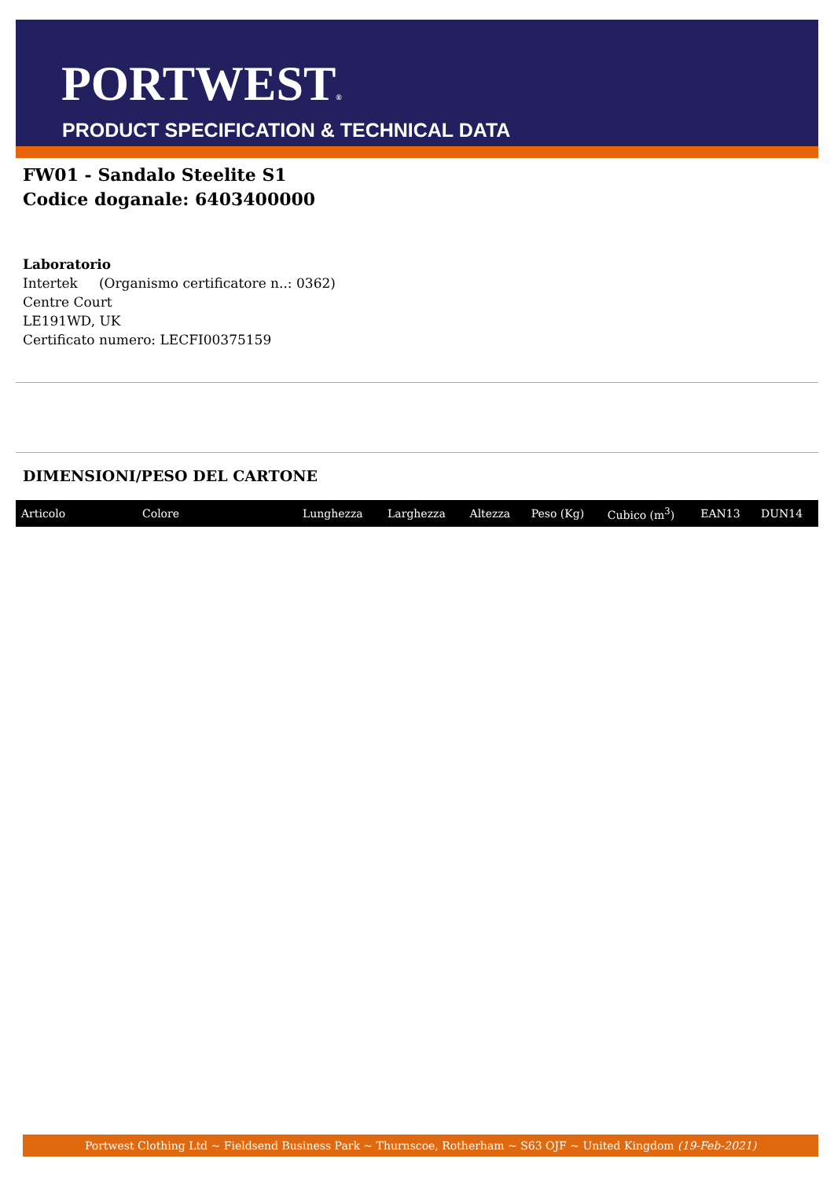PORTWEST®
PRODUCT SPECIFICATION & TECHNICAL DATA
FW01 - Sandalo Steelite S1
Codice doganale: 6403400000
Laboratorio
Intertek (Organismo certificatore n..: 0362)
Centre Court
LE191WD, UK
Certificato numero: LECFI00375159
DIMENSIONI/PESO DEL CARTONE
| Articolo | Colore | Lunghezza | Larghezza | Altezza | Peso (Kg) | Cubico (m<sup>3</sup>) | EAN13 | DUN14 |
| --- | --- | --- | --- | --- | --- | --- | --- | --- |
Portwest Clothing Ltd ~ Fieldsend Business Park ~ Thurnscoe, Rotherham ~ S63 OJF ~ United Kingdom (19-Feb-2021)